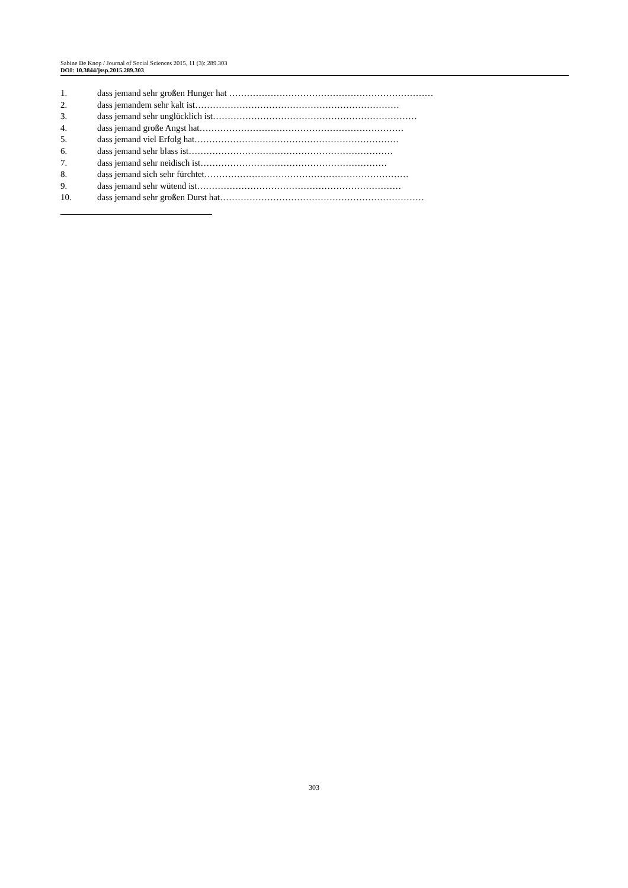Sabine De Knop / Journal of Social Sciences 2015, 11 (3): 289.303
DOI: 10.3844/jssp.2015.289.303
1. dass jemand sehr großen Hunger hat ……………………………………………………………
2. dass jemandem sehr kalt ist……………………………………………………………
3. dass jemand sehr unglücklich ist……………………………………………………………
4. dass jemand große Angst hat……………………………………………………………
5. dass jemand viel Erfolg hat……………………………………………………………
6. dass jemand sehr blass ist……………………………………………………………
7. dass jemand sehr neidisch ist………………………………………………………
8. dass jemand sich sehr fürchtet……………………………………………………………
9. dass jemand sehr wütend ist……………………………………………………………
10. dass jemand sehr großen Durst hat……………………………………………………………
303